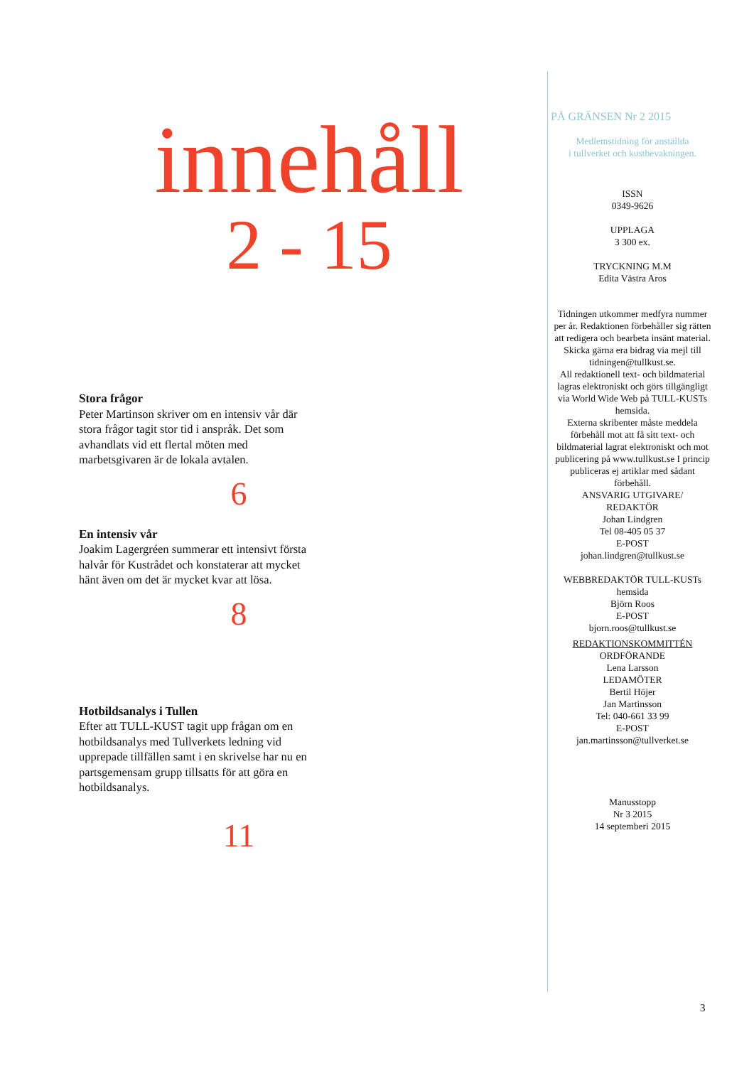innehåll
2 - 15
Stora frågor
Peter Martinson skriver om en intensiv vår där stora frågor tagit stor tid i anspråk. Det som avhandlats vid ett flertal möten med marbetsgivaren är de lokala avtalen.
6
En intensiv vår
Joakim Lagergréen summerar ett intensivt första halvår för Kustrådet och konstaterar att mycket hänt även om det är mycket kvar att lösa.
8
Hotbildsanalys i Tullen
Efter att TULL-KUST tagit upp frågan om en hotbildsanalys med Tullverkets ledning vid upprepade tillfällen samt i en skrivelse har nu en partsgemensam grupp tillsatts för att göra en hotbildsanalys.
11
PÅ GRÄNSEN Nr 2 2015
Medlemstidning för anställda
i tullverket och kustbevakningen.
ISSN
0349-9626
UPPLAGA
3 300 ex.
TRYCKNING M.M
Edita Västra Aros
Tidningen utkommer medfyra nummer per år. Redaktionen förbehåller sig rätten att redigera och bearbeta insänt material.
Skicka gärna era bidrag via mejl till tidningen@tullkust.se.
All redaktionell text- och bildmaterial lagras elektroniskt och görs tillgängligt via World Wide Web på TULL-KUSTs hemsida.
Externa skribenter måste meddela förbehåll mot att få sitt text- och bildmaterial lagrat elektroniskt och mot publicering på www.tullkust.se I princip publiceras ej artiklar med sådant förbehåll.
ANSVARIG UTGIVARE/
REDAKTÖR
Johan Lindgren
Tel 08-405 05 37
E-POST
johan.lindgren@tullkust.se
WEBBREDAKTÖR TULL-KUSTs hemsida
Björn Roos
E-POST
bjorn.roos@tullkust.se
REDAKTIONSKOMMITTÉN
ORDFÖRANDE
Lena Larsson
LEDAMÖTER
Bertil Höjer
Jan Martinsson
Tel: 040-661 33 99
E-POST
jan.martinsson@tullverket.se
Manusstopp
Nr 3 2015
14 septemberi 2015
3